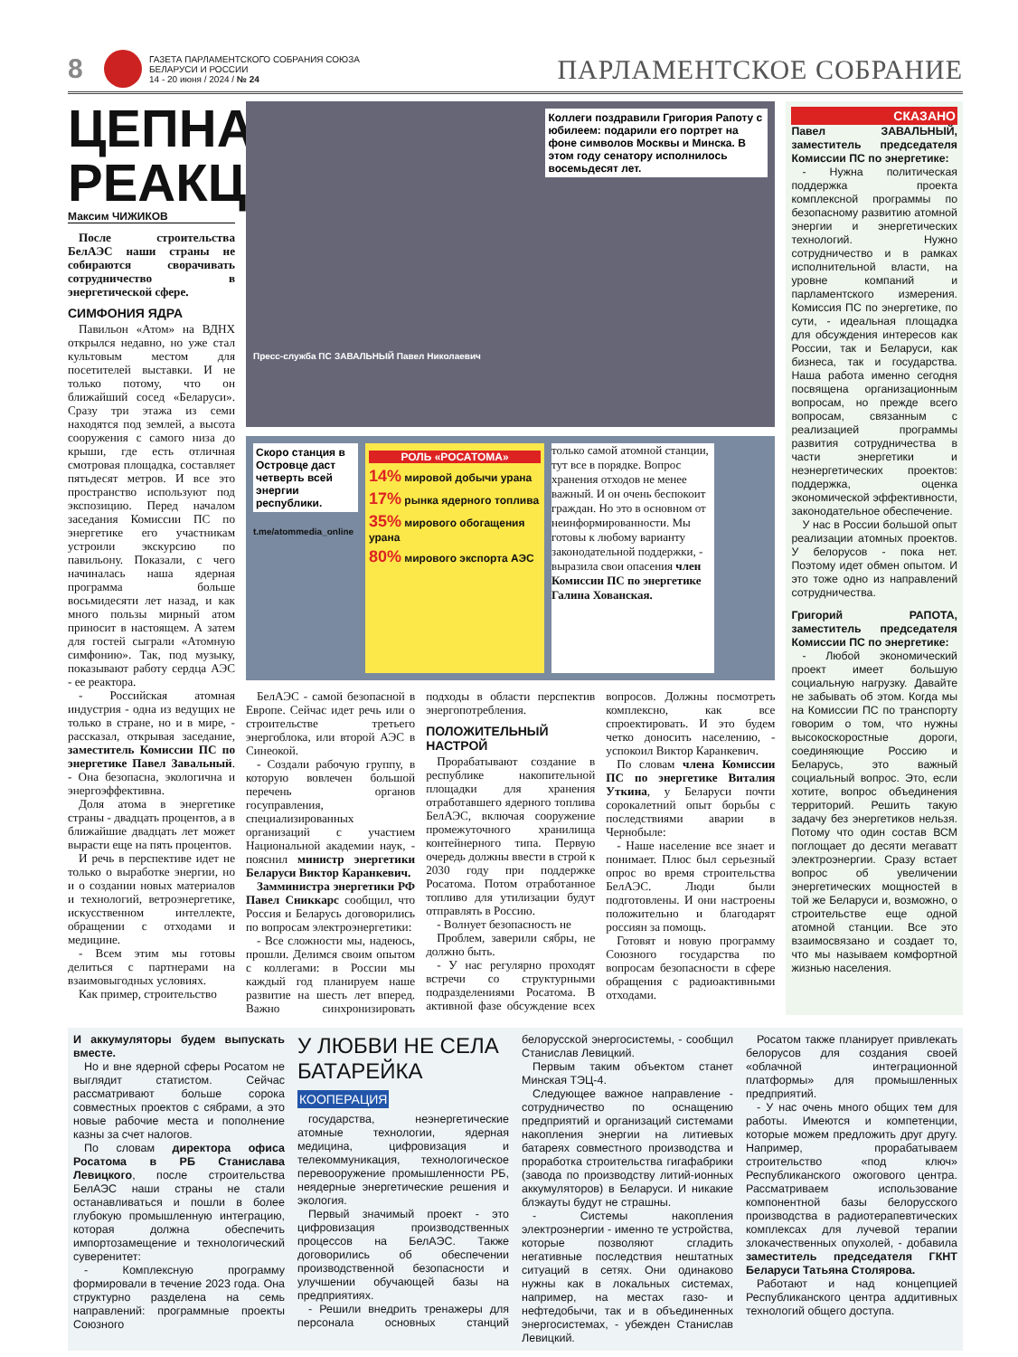8
ГАЗЕТА ПАРЛАМЕНТСКОГО СОБРАНИЯ СОЮЗА БЕЛАРУСИ И РОССИИ
14 - 20 июня / 2024 / № 24
ПАРЛАМЕНТСКОЕ СОБРАНИЕ
ЦЕПНАЯ РЕАКЦИЯ
Максим ЧИЖИКОВ
После строительства БелАЭС наши страны не собираются сворачивать сотрудничество в энергетической сфере.
СИМФОНИЯ ЯДРА
Павильон «Атом» на ВДНХ открылся недавно, но уже стал культовым местом для посетителей выставки. И не только потому, что он ближайший сосед «Беларуси». Сразу три этажа из семи находятся под землей, а высота сооружения с самого низа до крыши, где есть отличная смотровая площадка, составляет пятьдесят метров. И все это пространство используют под экспозицию. Перед началом заседания Комиссии ПС по энергетике его участникам устроили экскурсию по павильону. Показали, с чего начиналась наша ядерная программа больше восьмидесяти лет назад, и как много пользы мирный атом приносит в настоящем. А затем для гостей сыграли «Атомную симфонию». Так, под музыку, показывают работу сердца АЭС - ее реактора.
- Российская атомная индустрия - одна из ведущих не только в стране, но и в мире, - рассказал, открывая заседание, заместитель Комиссии ПС по энергетике Павел Завальный. - Она безопасна, экологична и энергоэффективна.
Доля атома в энергетике страны - двадцать процентов, а в ближайшие двадцать лет может вырасти еще на пять процентов.
И речь в перспективе идет не только о выработке энергии, но и о создании новых материалов и технологий, ветроэнергетике, искусственном интеллекте, обращении с отходами и медицине.
- Всем этим мы готовы делиться с партнерами на взаимовыгодных условиях.
Как пример, строительство
Коллеги поздравили Григория Рапоту с юбилеем: подарили его портрет на фоне символов Москвы и Минска. В этом году сенатору исполнилось восемьдесят лет.
Пресс-служба ПС ЗАВАЛЬНЫЙ Павел Николаевич
Скоро станция в Островце даст четверть всей энергии республики.
t.me/atommedia_online
РОЛЬ «РОСАТОМА»
14% мировой добычи урана
17% рынка ядерного топлива
35% мирового обогащения урана
80% мирового экспорта АЭС
только самой атомной станции, тут все в порядке. Вопрос хранения отходов не менее важный. И он очень беспокоит граждан. Но это в основном от неинформированности. Мы готовы к любому варианту законодательной поддержки, - выразила свои опасения член Комиссии ПС по энергетике Галина Хованская.
БелАЭС - самой безопасной в Европе. Сейчас идет речь или о строительстве третьего энергоблока, или второй АЭС в Синеокой.
- Создали рабочую группу, в которую вовлечен большой перечень органов госуправления, специализированных организаций с участием Национальной академии наук, - пояснил министр энергетики Беларуси Виктор Каранкевич.
Замминистра энергетики РФ Павел Сниккарс сообщил, что Россия и Беларусь договорились по вопросам электроэнергетики:
- Все сложности мы, надеюсь, прошли. Делимся своим опытом с коллегами: в России мы каждый год планируем наше развитие на шесть лет вперед. Важно синхронизировать подходы в области перспектив энергопотребления.
ПОЛОЖИТЕЛЬНЫЙ НАСТРОЙ
Прорабатывают создание в республике накопительной площадки для хранения отработавшего ядерного топлива БелАЭС, включая сооружение промежуточного хранилища контейнерного типа. Первую очередь должны ввести в строй к 2030 году при поддержке Росатома. Потом отработанное топливо для утилизации будут отправлять в Россию.
- Волнует безопасность не
Проблем, заверили сябры, не должно быть.
- У нас регулярно проходят встречи со структурными подразделениями Росатома. В активной фазе обсуждение всех вопросов. Должны посмотреть комплексно, как все спроектировать. И это будем четко доносить населению, - успокоил Виктор Каранкевич.
По словам члена Комиссии ПС по энергетике Виталия Уткина, у Беларуси почти сорокалетний опыт борьбы с последствиями аварии в Чернобыле:
- Наше население все знает и понимает. Плюс был серьезный опрос во время строительства БелАЭС. Люди были подготовлены. И они настроены положительно и благодарят россиян за помощь.
Готовят и новую программу Союзного государства по вопросам безопасности в сфере обращения с радиоактивными отходами.
СКАЗАНО
Павел ЗАВАЛЬНЫЙ, заместитель председателя Комиссии ПС по энергетике:
- Нужна политическая поддержка проекта комплексной программы по безопасному развитию атомной энергии и энергетических технологий. Нужно сотрудничество и в рамках исполнительной власти, на уровне компаний и парламентского измерения. Комиссия ПС по энергетике, по сути, - идеальная площадка для обсуждения интересов как России, так и Беларуси, как бизнеса, так и государства. Наша работа именно сегодня посвящена организационным вопросам, но прежде всего вопросам, связанным с реализацией программы развития сотрудничества в части энергетики и неэнергетических проектов: поддержка, оценка экономической эффективности, законодательное обеспечение.
У нас в России большой опыт реализации атомных проектов. У белорусов - пока нет. Поэтому идет обмен опытом. И это тоже одно из направлений сотрудничества.
Григорий РАПОТА, заместитель председателя Комиссии ПС по энергетике:
- Любой экономический проект имеет большую социальную нагрузку. Давайте не забывать об этом. Когда мы на Комиссии ПС по транспорту говорим о том, что нужны высокоскоростные дороги, соединяющие Россию и Беларусь, это важный социальный вопрос. Это, если хотите, вопрос объединения территорий. Решить такую задачу без энергетиков нельзя. Потому что один состав ВСМ поглощает до десяти мегаватт электроэнергии. Сразу встает вопрос об увеличении энергетических мощностей в той же Беларуси и, возможно, о строительстве еще одной атомной станции. Все это взаимосвязано и создает то, что мы называем комфортной жизнью населения.
И аккумуляторы будем выпускать вместе.
Но и вне ядерной сферы Росатом не выглядит статистом. Сейчас рассматривают больше сорока совместных проектов с сябрами, а это новые рабочие места и пополнение казны за счет налогов.
По словам директора офиса Росатома в РБ Станислава Левицкого, после строительства БелАЭС наши страны не стали останавливаться и пошли в более глубокую промышленную интеграцию, которая должна обеспечить импортозамещение и технологический суверенитет:
- Комплексную программу формировали в течение 2023 года. Она структурно разделена на семь направлений: программные проекты Союзного
У ЛЮБВИ НЕ СЕЛА БАТАРЕЙКА КООПЕРАЦИЯ
государства, неэнергетические атомные технологии, ядерная медицина, цифровизация и телекоммуникация, технологическое перевооружение промышленности РБ, неядерные энергетические решения и экология.
Первый значимый проект - это цифровизация производственных процессов на БелАЭС. Также договорились об обеспечении производственной безопасности и улучшении обучающей базы на предприятиях.
- Решили внедрить тренажеры для персонала основных станций белорусской энергосистемы, - сообщил Станислав Левицкий.
Первым таким объектом станет Минская ТЭЦ-4.
Следующее важное направление - сотрудничество по оснащению предприятий и организаций системами накопления энергии на литиевых батареях совместного производства и проработка строительства гигафабрики (завода по производству литий-ионных аккумуляторов) в Беларуси. И никакие блэкауты будут не страшны.
- Системы накопления электроэнергии - именно те устройства, которые позволяют сгладить негативные последствия нештатных ситуаций в сетях. Они одинаково нужны как в локальных системах, например, на местах газо- и нефтедобычи, так и в объединенных энергосистемах, - убежден Станислав Левицкий.
Росатом также планирует привлекать белорусов для создания своей «облачной интеграционной платформы» для промышленных предприятий.
- У нас очень много общих тем для работы. Имеются и компетенции, которые можем предложить друг другу. Например, прорабатываем строительство «под ключ» Республиканского ожогового центра. Рассматриваем использование компонентной базы белорусского производства в радиотерапевтических комплексах для лучевой терапии злокачественных опухолей, - добавила заместитель председателя ГКНТ Беларуси Татьяна Столярова.
Работают и над концепцией Республиканского центра аддитивных технологий общего доступа.